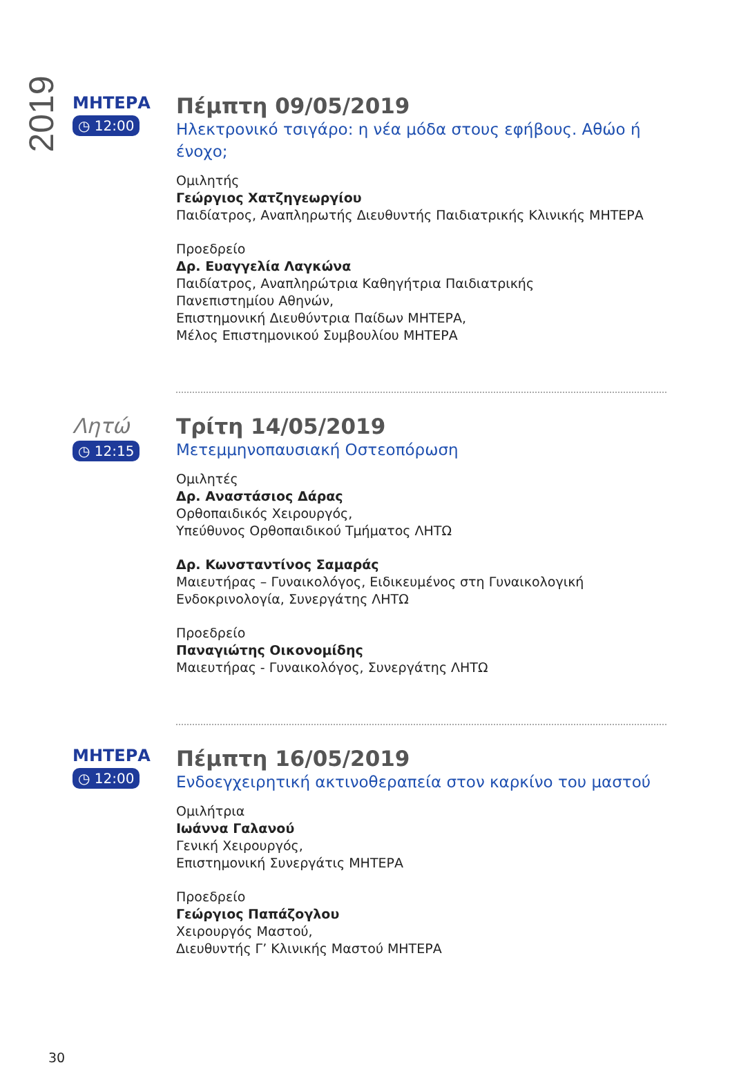2019
ΜΗΤΕΡΑ
◷ 12:00
Πέμπτη 09/05/2019
Ηλεκτρονικό τσιγάρο: η νέα μόδα στους εφήβους. Αθώο ή ένοχο;
Ομιλητής
Γεώργιος Χατζηγεωργίου
Παιδίατρος, Αναπληρωτής Διευθυντής Παιδιατρικής Κλινικής ΜΗΤΕΡΑ
Προεδρείο
Δρ. Ευαγγελία Λαγκώνα
Παιδίατρος, Αναπληρώτρια Καθηγήτρια Παιδιατρικής
Πανεπιστημίου Αθηνών,
Επιστημονική Διευθύντρια Παίδων ΜΗΤΕΡΑ,
Μέλος Επιστημονικού Συμβουλίου ΜΗΤΕΡΑ
Λητώ
◷ 12:15
Τρίτη 14/05/2019
Μετεμμηνοπαυσιακή Οστεοπόρωση
Ομιλητές
Δρ. Αναστάσιος Δάρας
Ορθοπαιδικός Χειρουργός,
Υπεύθυνος Ορθοπαιδικού Τμήματος ΛΗΤΩ
Δρ. Κωνσταντίνος Σαμαράς
Μαιευτήρας – Γυναικολόγος, Ειδικευμένος στη Γυναικολογική Ενδοκρινολογία, Συνεργάτης ΛΗΤΩ
Προεδρείο
Παναγιώτης Οικονομίδης
Μαιευτήρας - Γυναικολόγος, Συνεργάτης ΛΗΤΩ
ΜΗΤΕΡΑ
◷ 12:00
Πέμπτη 16/05/2019
Ενδοεγχειρητική ακτινοθεραπεία στον καρκίνο του μαστού
Ομιλήτρια
Ιωάννα Γαλανού
Γενική Χειρουργός,
Επιστημονική Συνεργάτις ΜΗΤΕΡΑ
Προεδρείο
Γεώργιος Παπάζογλου
Χειρουργός Μαστού,
Διευθυντής Γ’ Κλινικής Μαστού ΜΗΤΕΡΑ
30